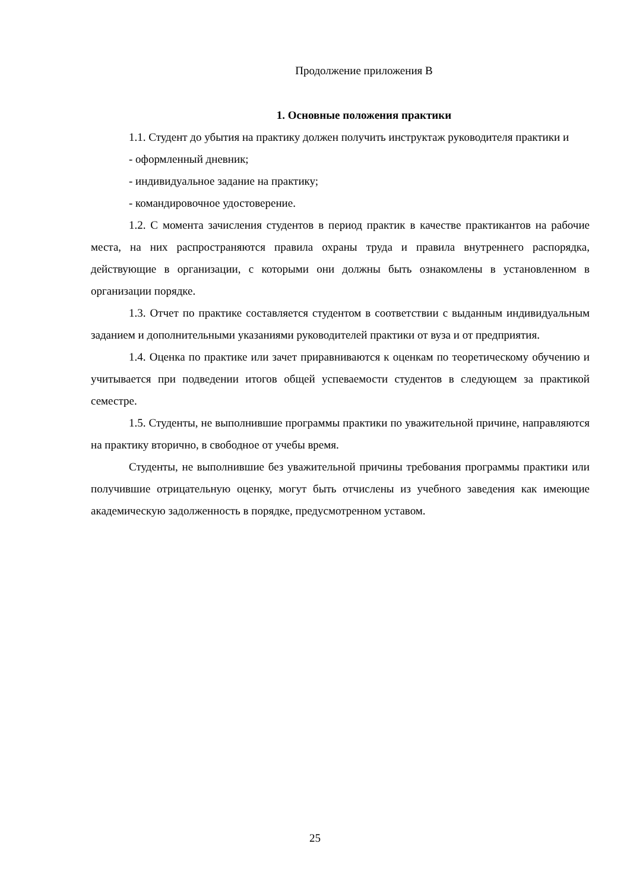Продолжение приложения В
1. Основные положения практики
1.1. Студент до убытия на практику должен получить инструктаж руководителя практики и
- оформленный дневник;
- индивидуальное задание на практику;
- командировочное удостоверение.
1.2. С момента зачисления студентов в период практик в качестве практикантов на рабочие места, на них распространяются правила охраны труда и правила внутреннего распорядка, действующие в организации, с которыми они должны быть ознакомлены в установленном в организации порядке.
1.3. Отчет по практике составляется студентом в соответствии с выданным индивидуальным заданием и дополнительными указаниями руководителей практики от вуза и от предприятия.
1.4. Оценка по практике или зачет приравниваются к оценкам по теоретическому обучению и учитывается при подведении итогов общей успеваемости студентов в следующем за практикой семестре.
1.5. Студенты, не выполнившие программы практики по уважительной причине, направляются на практику вторично, в свободное от учебы время.
Студенты, не выполнившие без уважительной причины требования программы практики или получившие отрицательную оценку, могут быть отчислены из учебного заведения как имеющие академическую задолженность в порядке, предусмотренном уставом.
25